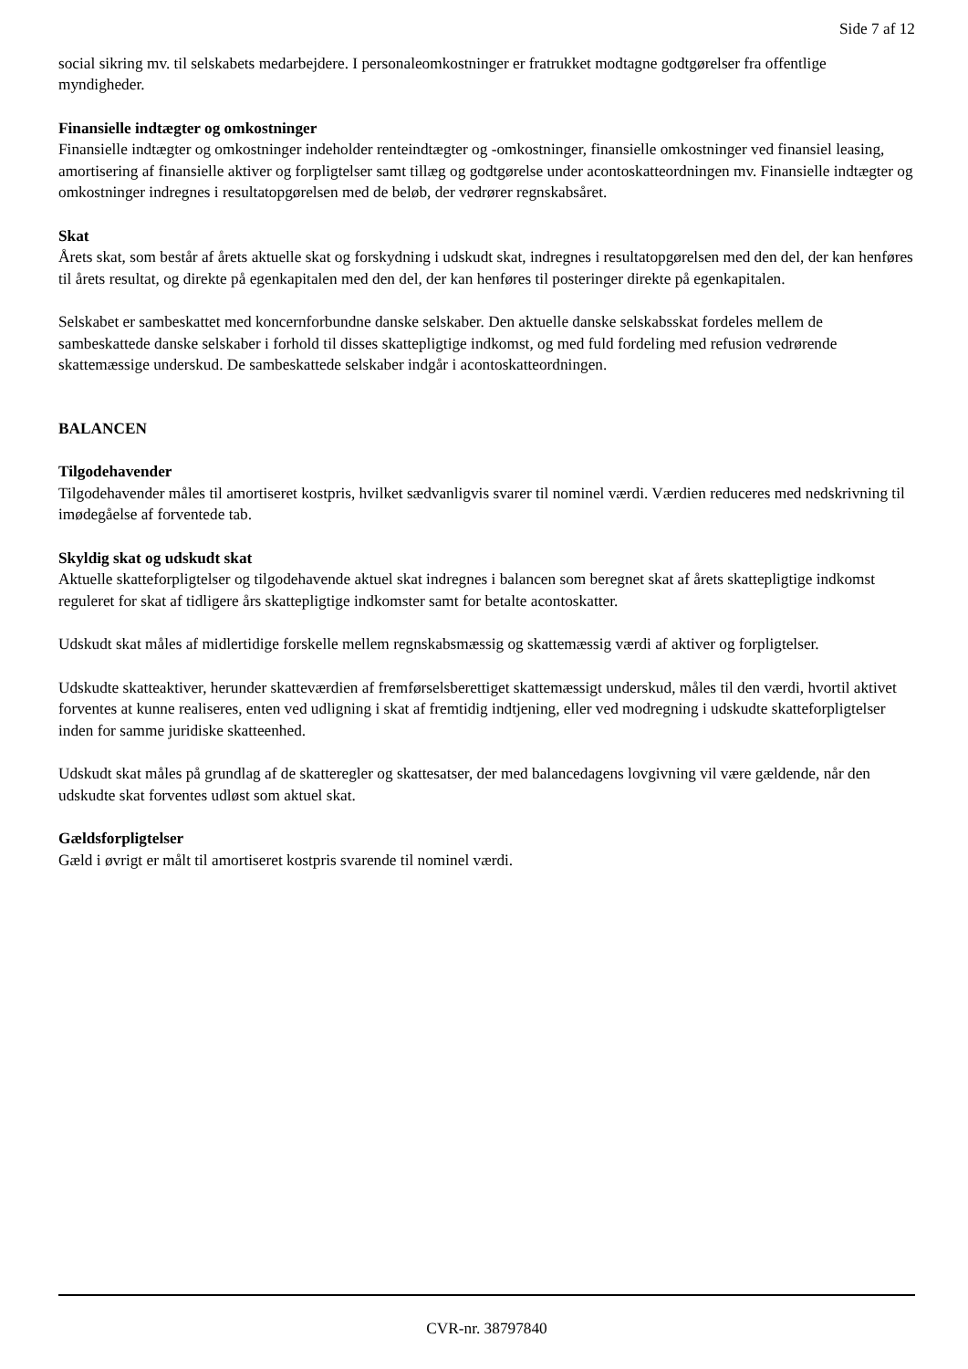Side 7 af 12
social sikring mv. til selskabets medarbejdere. I personaleomkostninger er fratrukket modtagne godtgørelser fra offentlige myndigheder.
Finansielle indtægter og omkostninger
Finansielle indtægter og omkostninger indeholder renteindtægter og -omkostninger, finansielle omkostninger ved finansiel leasing, amortisering af finansielle aktiver og forpligtelser samt tillæg og godtgørelse under acontoskatteordningen mv. Finansielle indtægter og omkostninger indregnes i resultatopgørelsen med de beløb, der vedrører regnskabsåret.
Skat
Årets skat, som består af årets aktuelle skat og forskydning i udskudt skat, indregnes i resultatopgørelsen med den del, der kan henføres til årets resultat, og direkte på egenkapitalen med den del, der kan henføres til posteringer direkte på egenkapitalen.
Selskabet er sambeskattet med koncernforbundne danske selskaber. Den aktuelle danske selskabsskat fordeles mellem de sambeskattede danske selskaber i forhold til disses skattepligtige indkomst, og med fuld fordeling med refusion vedrørende skattemæssige underskud. De sambeskattede selskaber indgår i acontoskatteordningen.
BALANCEN
Tilgodehavender
Tilgodehavender måles til amortiseret kostpris, hvilket sædvanligvis svarer til nominel værdi. Værdien reduceres med nedskrivning til imødegåelse af forventede tab.
Skyldig skat og udskudt skat
Aktuelle skatteforpligtelser og tilgodehavende aktuel skat indregnes i balancen som beregnet skat af årets skattepligtige indkomst reguleret for skat af tidligere års skattepligtige indkomster samt for betalte acontoskatter.
Udskudt skat måles af midlertidige forskelle mellem regnskabsmæssig og skattemæssig værdi af aktiver og forpligtelser.
Udskudte skatteaktiver, herunder skatteværdien af fremførselsberettiget skattemæssigt underskud, måles til den værdi, hvortil aktivet forventes at kunne realiseres, enten ved udligning i skat af fremtidig indtjening, eller ved modregning i udskudte skatteforpligtelser inden for samme juridiske skatteenhed.
Udskudt skat måles på grundlag af de skatteregler og skattesatser, der med balancedagens lovgivning vil være gældende, når den udskudte skat forventes udløst som aktuel skat.
Gældsforpligtelser
Gæld i øvrigt er målt til amortiseret kostpris svarende til nominel værdi.
CVR-nr. 38797840